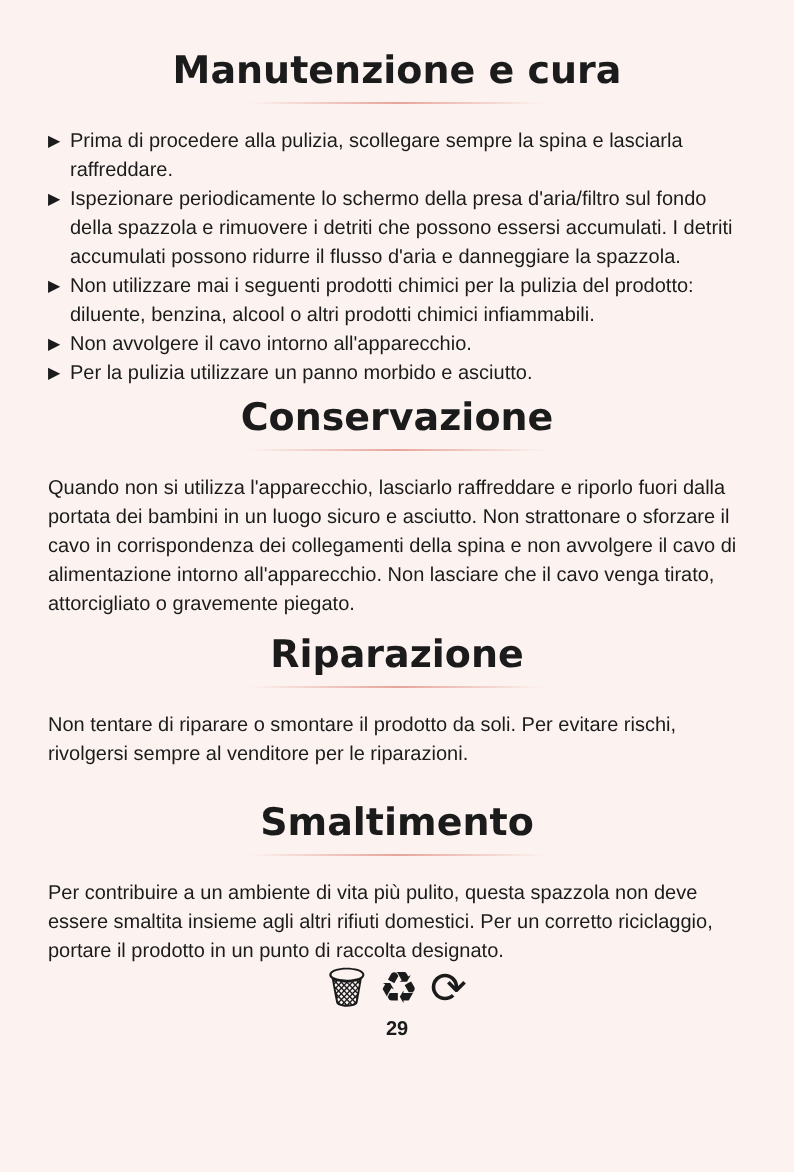Manutenzione e cura
▶ Prima di procedere alla pulizia, scollegare sempre la spina e lasciarla raffreddare.
▶ Ispezionare periodicamente lo schermo della presa d'aria/filtro sul fondo della spazzola e rimuovere i detriti che possono essersi accumulati. I detriti accumulati possono ridurre il flusso d'aria e danneggiare la spazzola.
▶ Non utilizzare mai i seguenti prodotti chimici per la pulizia del prodotto: diluente, benzina, alcool o altri prodotti chimici infiammabili.
▶ Non avvolgere il cavo intorno all'apparecchio.
▶ Per la pulizia utilizzare un panno morbido e asciutto.
Conservazione
Quando non si utilizza l'apparecchio, lasciarlo raffreddare e riporlo fuori dalla portata dei bambini in un luogo sicuro e asciutto. Non strattonare o sforzare il cavo in corrispondenza dei collegamenti della spina e non avvolgere il cavo di alimentazione intorno all'apparecchio. Non lasciare che il cavo venga tirato, attorcigliato o gravemente piegato.
Riparazione
Non tentare di riparare o smontare il prodotto da soli. Per evitare rischi, rivolgersi sempre al venditore per le riparazioni.
Smaltimento
Per contribuire a un ambiente di vita più pulito, questa spazzola non deve essere smaltita insieme agli altri rifiuti domestici. Per un corretto riciclaggio, portare il prodotto in un punto di raccolta designato.
🗑 ♻ ⟳
29